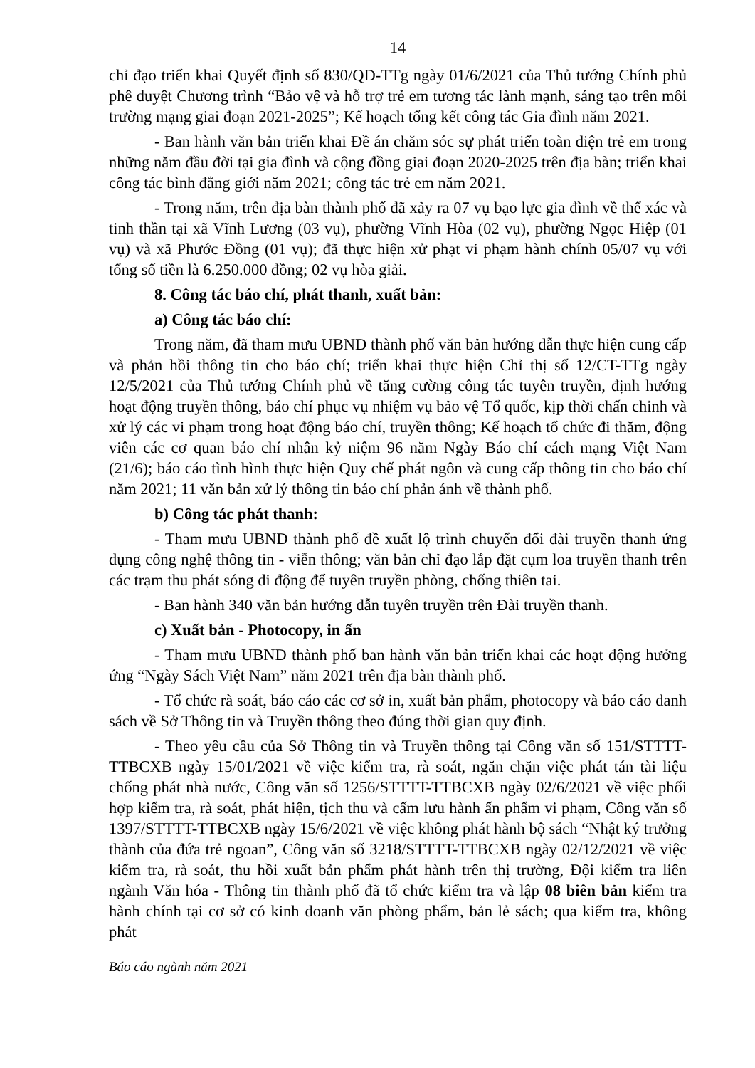14
chỉ đạo triển khai Quyết định số 830/QĐ-TTg ngày 01/6/2021 của Thủ tướng Chính phủ phê duyệt Chương trình “Bảo vệ và hỗ trợ trẻ em tương tác lành mạnh, sáng tạo trên môi trường mạng giai đoạn 2021-2025”; Kế hoạch tổng kết công tác Gia đình năm 2021.
- Ban hành văn bản triển khai Đề án chăm sóc sự phát triển toàn diện trẻ em trong những năm đầu đời tại gia đình và cộng đồng giai đoạn 2020-2025 trên địa bàn; triển khai công tác bình đẳng giới năm 2021; công tác trẻ em năm 2021.
- Trong năm, trên địa bàn thành phố đã xảy ra 07 vụ bạo lực gia đình về thể xác và tinh thần tại xã Vĩnh Lương (03 vụ), phường Vĩnh Hòa (02 vụ), phường Ngọc Hiệp (01 vụ) và xã Phước Đồng (01 vụ); đã thực hiện xử phạt vi phạm hành chính 05/07 vụ với tổng số tiền là 6.250.000 đồng; 02 vụ hòa giải.
8. Công tác báo chí, phát thanh, xuất bản:
a) Công tác báo chí:
Trong năm, đã tham mưu UBND thành phố văn bản hướng dẫn thực hiện cung cấp và phản hồi thông tin cho báo chí; triển khai thực hiện Chỉ thị số 12/CT-TTg ngày 12/5/2021 của Thủ tướng Chính phủ về tăng cường công tác tuyên truyền, định hướng hoạt động truyền thông, báo chí phục vụ nhiệm vụ bảo vệ Tổ quốc, kịp thời chấn chỉnh và xử lý các vi phạm trong hoạt động báo chí, truyền thông; Kế hoạch tổ chức đi thăm, động viên các cơ quan báo chí nhân kỷ niệm 96 năm Ngày Báo chí cách mạng Việt Nam (21/6); báo cáo tình hình thực hiện Quy chế phát ngôn và cung cấp thông tin cho báo chí năm 2021; 11 văn bản xử lý thông tin báo chí phản ánh về thành phố.
b) Công tác phát thanh:
- Tham mưu UBND thành phố đề xuất lộ trình chuyển đổi đài truyền thanh ứng dụng công nghệ thông tin - viễn thông; văn bản chỉ đạo lắp đặt cụm loa truyền thanh trên các trạm thu phát sóng di động để tuyên truyền phòng, chống thiên tai.
- Ban hành 340 văn bản hướng dẫn tuyên truyền trên Đài truyền thanh.
c) Xuất bản - Photocopy, in ấn
- Tham mưu UBND thành phố ban hành văn bản triển khai các hoạt động hưởng ứng “Ngày Sách Việt Nam” năm 2021 trên địa bàn thành phố.
- Tổ chức rà soát, báo cáo các cơ sở in, xuất bản phẩm, photocopy và báo cáo danh sách về Sở Thông tin và Truyền thông theo đúng thời gian quy định.
- Theo yêu cầu của Sở Thông tin và Truyền thông tại Công văn số 151/STTTT-TTBCXB ngày 15/01/2021 về việc kiểm tra, rà soát, ngăn chặn việc phát tán tài liệu chống phát nhà nước, Công văn số 1256/STTTT-TTBCXB ngày 02/6/2021 về việc phối hợp kiểm tra, rà soát, phát hiện, tịch thu và cấm lưu hành ấn phẩm vi phạm, Công văn số 1397/STTTT-TTBCXB ngày 15/6/2021 về việc không phát hành bộ sách “Nhật ký trưởng thành của đứa trẻ ngoan”, Công văn số 3218/STTTT-TTBCXB ngày 02/12/2021 về việc kiểm tra, rà soát, thu hồi xuất bản phẩm phát hành trên thị trường, Đội kiểm tra liên ngành Văn hóa - Thông tin thành phố đã tổ chức kiểm tra và lập 08 biên bản kiểm tra hành chính tại cơ sở có kinh doanh văn phòng phẩm, bản lẻ sách; qua kiểm tra, không phát
Báo cáo ngành năm 2021